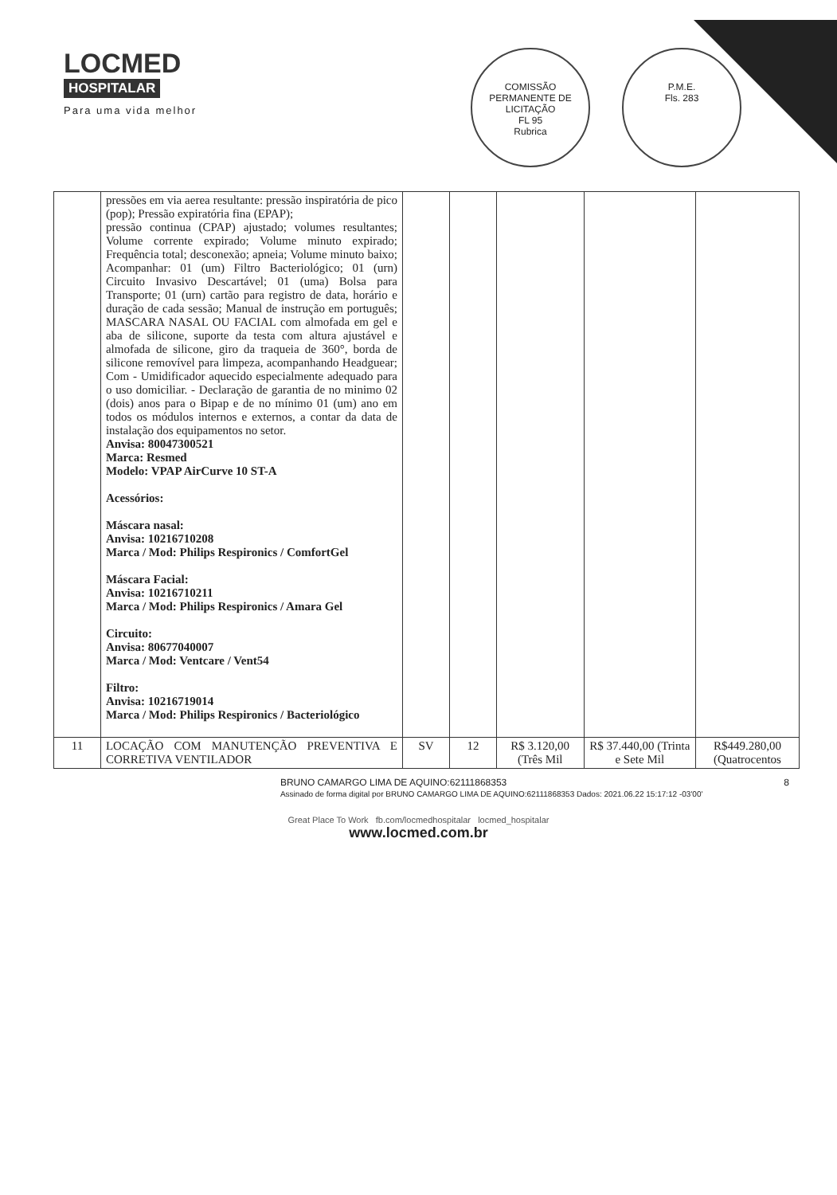LOCMED
HOSPITALAR
Para uma vida melhor
COMISSÃO PERMANENTE DE LICITAÇÃO
FL 95
Rubrica
P.M.E.
Fls. 283
| | pressões em via aerea resultante: pressão inspiratória de pico (pop); Pressão expiratória fina (EPAP); pressão continua (CPAP) ajustado; volumes resultantes; Volume corrente expirado; Volume minuto expirado; Frequência total; desconexão; apneia; Volume minuto baixo; Acompanhar: 01 (um) Filtro Bacteriológico; 01 (urn) Circuito Invasivo Descartável; 01 (uma) Bolsa para Transporte; 01 (urn) cartão para registro de data, horário e duração de cada sessão; Manual de instrução em português; MASCARA NASAL OU FACIAL com almofada em gel e aba de silicone, suporte da testa com altura ajustável e almofada de silicone, giro da traqueia de 360°, borda de silicone removível para limpeza, acompanhando Headguear; Com - Umidificador aquecido especialmente adequado para o uso domiciliar. - Declaração de garantia de no minimo 02 (dois) anos para o Bipap e de no mínimo 01 (um) ano em todos os módulos internos e externos, a contar da data de instalação dos equipamentos no setor. Anvisa: 80047300521 Marca: Resmed Modelo: VPAP AirCurve 10 ST-A Acessórios: Máscara nasal: Anvisa: 10216710208 Marca / Mod: Philips Respironics / ComfortGel Máscara Facial: Anvisa: 10216710211 Marca / Mod: Philips Respironics / Amara Gel Circuito: Anvisa: 80677040007 Marca / Mod: Ventcare / Vent54 Filtro: Anvisa: 10216719014 Marca / Mod: Philips Respironics / Bacteriológico | | | | | |
| 11 | LOCAÇÃO COM MANUTENÇÃO PREVENTIVA E CORRETIVA VENTILADOR | SV | 12 | R$ 3.120,00 (Três Mil | R$ 37.440,00 (Trinta e Sete Mil | R$449.280,00 (Quatrocentos |
BRUNO CAMARGO LIMA DE AQUINO:62111868353
Assinado de forma digital por BRUNO CAMARGO LIMA DE AQUINO:62111868353 Dados: 2021.06.22 15:17:12 -03'00'
8
Great Place To Work fb.com/locmedhospitalar locmed_hospitalar
www.locmed.com.br